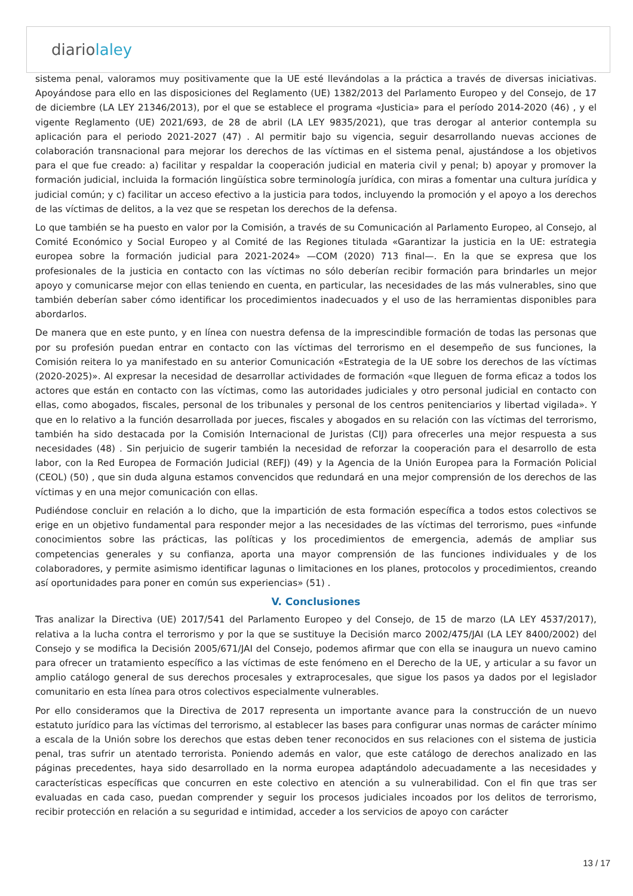diariolaley
sistema penal, valoramos muy positivamente que la UE esté llevándolas a la práctica a través de diversas iniciativas. Apoyándose para ello en las disposiciones del Reglamento (UE) 1382/2013 del Parlamento Europeo y del Consejo, de 17 de diciembre (LA LEY 21346/2013), por el que se establece el programa «Justicia» para el período 2014-2020 (46) , y el vigente Reglamento (UE) 2021/693, de 28 de abril (LA LEY 9835/2021), que tras derogar al anterior contempla su aplicación para el periodo 2021-2027 (47) . Al permitir bajo su vigencia, seguir desarrollando nuevas acciones de colaboración transnacional para mejorar los derechos de las víctimas en el sistema penal, ajustándose a los objetivos para el que fue creado: a) facilitar y respaldar la cooperación judicial en materia civil y penal; b) apoyar y promover la formación judicial, incluida la formación lingüística sobre terminología jurídica, con miras a fomentar una cultura jurídica y judicial común; y c) facilitar un acceso efectivo a la justicia para todos, incluyendo la promoción y el apoyo a los derechos de las víctimas de delitos, a la vez que se respetan los derechos de la defensa.
Lo que también se ha puesto en valor por la Comisión, a través de su Comunicación al Parlamento Europeo, al Consejo, al Comité Económico y Social Europeo y al Comité de las Regiones titulada «Garantizar la justicia en la UE: estrategia europea sobre la formación judicial para 2021-2024» —COM (2020) 713 final—. En la que se expresa que los profesionales de la justicia en contacto con las víctimas no sólo deberían recibir formación para brindarles un mejor apoyo y comunicarse mejor con ellas teniendo en cuenta, en particular, las necesidades de las más vulnerables, sino que también deberían saber cómo identificar los procedimientos inadecuados y el uso de las herramientas disponibles para abordarlos.
De manera que en este punto, y en línea con nuestra defensa de la imprescindible formación de todas las personas que por su profesión puedan entrar en contacto con las víctimas del terrorismo en el desempeño de sus funciones, la Comisión reitera lo ya manifestado en su anterior Comunicación «Estrategia de la UE sobre los derechos de las víctimas (2020-2025)». Al expresar la necesidad de desarrollar actividades de formación «que lleguen de forma eficaz a todos los actores que están en contacto con las víctimas, como las autoridades judiciales y otro personal judicial en contacto con ellas, como abogados, fiscales, personal de los tribunales y personal de los centros penitenciarios y libertad vigilada». Y que en lo relativo a la función desarrollada por jueces, fiscales y abogados en su relación con las víctimas del terrorismo, también ha sido destacada por la Comisión Internacional de Juristas (CIJ) para ofrecerles una mejor respuesta a sus necesidades (48) . Sin perjuicio de sugerir también la necesidad de reforzar la cooperación para el desarrollo de esta labor, con la Red Europea de Formación Judicial (REFJ) (49) y la Agencia de la Unión Europea para la Formación Policial (CEOL) (50) , que sin duda alguna estamos convencidos que redundará en una mejor comprensión de los derechos de las víctimas y en una mejor comunicación con ellas.
Pudiéndose concluir en relación a lo dicho, que la impartición de esta formación específica a todos estos colectivos se erige en un objetivo fundamental para responder mejor a las necesidades de las víctimas del terrorismo, pues «infunde conocimientos sobre las prácticas, las políticas y los procedimientos de emergencia, además de ampliar sus competencias generales y su confianza, aporta una mayor comprensión de las funciones individuales y de los colaboradores, y permite asimismo identificar lagunas o limitaciones en los planes, protocolos y procedimientos, creando así oportunidades para poner en común sus experiencias» (51) .
V. Conclusiones
Tras analizar la Directiva (UE) 2017/541 del Parlamento Europeo y del Consejo, de 15 de marzo (LA LEY 4537/2017), relativa a la lucha contra el terrorismo y por la que se sustituye la Decisión marco 2002/475/JAI (LA LEY 8400/2002) del Consejo y se modifica la Decisión 2005/671/JAI del Consejo, podemos afirmar que con ella se inaugura un nuevo camino para ofrecer un tratamiento específico a las víctimas de este fenómeno en el Derecho de la UE, y articular a su favor un amplio catálogo general de sus derechos procesales y extraprocesales, que sigue los pasos ya dados por el legislador comunitario en esta línea para otros colectivos especialmente vulnerables.
Por ello consideramos que la Directiva de 2017 representa un importante avance para la construcción de un nuevo estatuto jurídico para las víctimas del terrorismo, al establecer las bases para configurar unas normas de carácter mínimo a escala de la Unión sobre los derechos que estas deben tener reconocidos en sus relaciones con el sistema de justicia penal, tras sufrir un atentado terrorista. Poniendo además en valor, que este catálogo de derechos analizado en las páginas precedentes, haya sido desarrollado en la norma europea adaptándolo adecuadamente a las necesidades y características específicas que concurren en este colectivo en atención a su vulnerabilidad. Con el fin que tras ser evaluadas en cada caso, puedan comprender y seguir los procesos judiciales incoados por los delitos de terrorismo, recibir protección en relación a su seguridad e intimidad, acceder a los servicios de apoyo con carácter
13 / 17